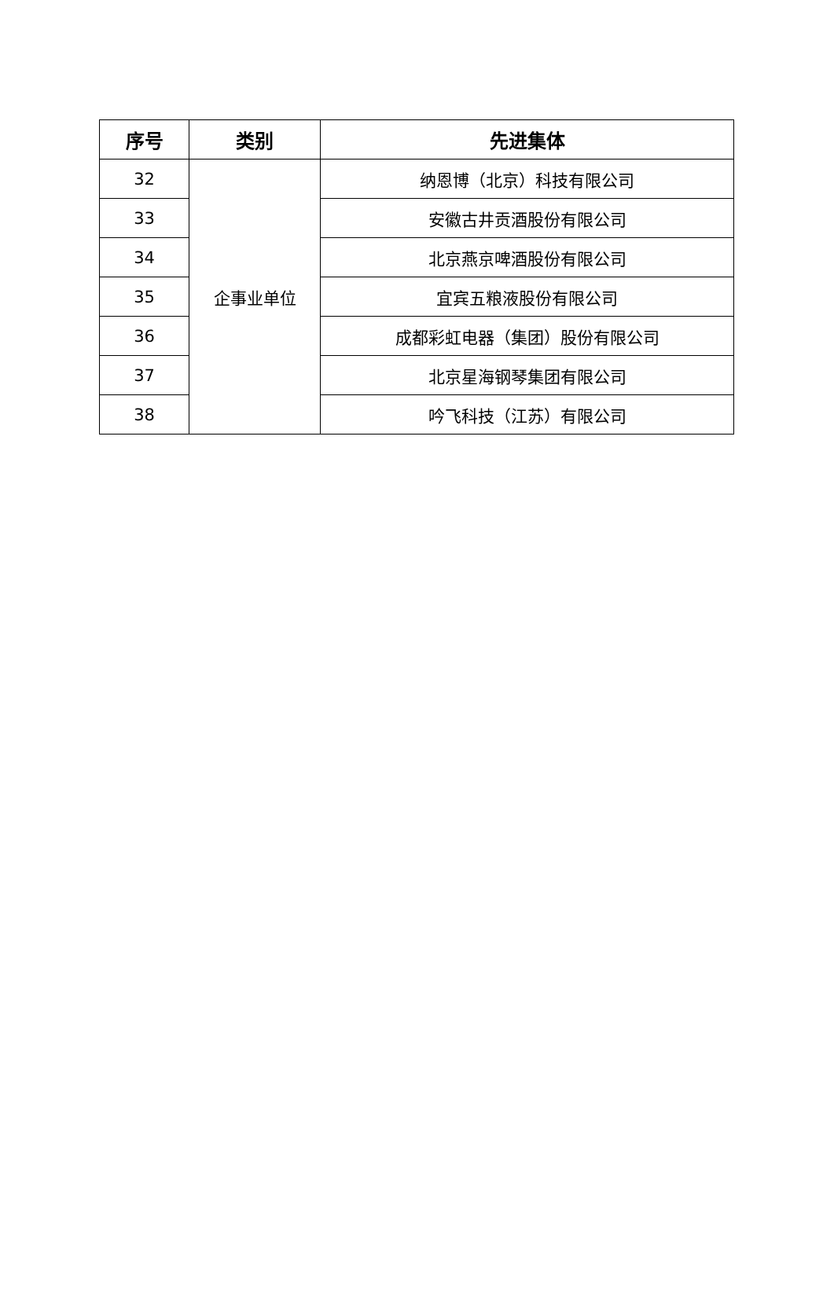| 序号 | 类别 | 先进集体 |
| --- | --- | --- |
| 32 | 企事业单位 | 纳恩博（北京）科技有限公司 |
| 33 | | 安徽古井贡酒股份有限公司 |
| 34 | | 北京燕京啤酒股份有限公司 |
| 35 | | 宜宾五粮液股份有限公司 |
| 36 | | 成都彩虹电器（集团）股份有限公司 |
| 37 | | 北京星海钢琴集团有限公司 |
| 38 | | 吟飞科技（江苏）有限公司 |